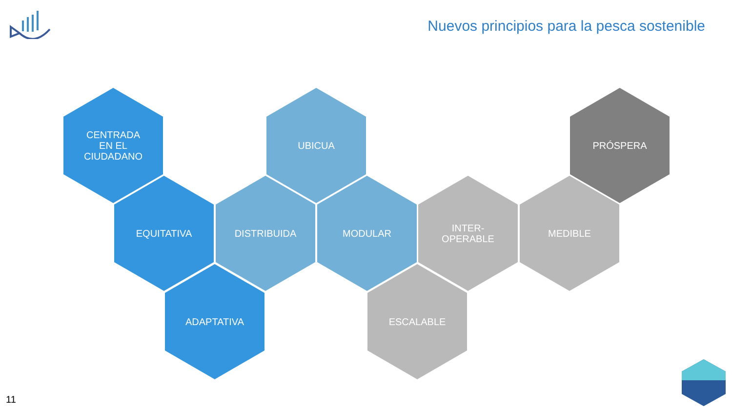Nuevos principios para la pesca sostenible
CENTRADA
EN EL
CIUDADANO
EQUITATIVA
ADAPTATIVA
UBICUA
DISTRIBUIDA MODULAR
INTER-
OPERABLE
ESCALABLE
MEDIBLE
PRÓSPERA
11